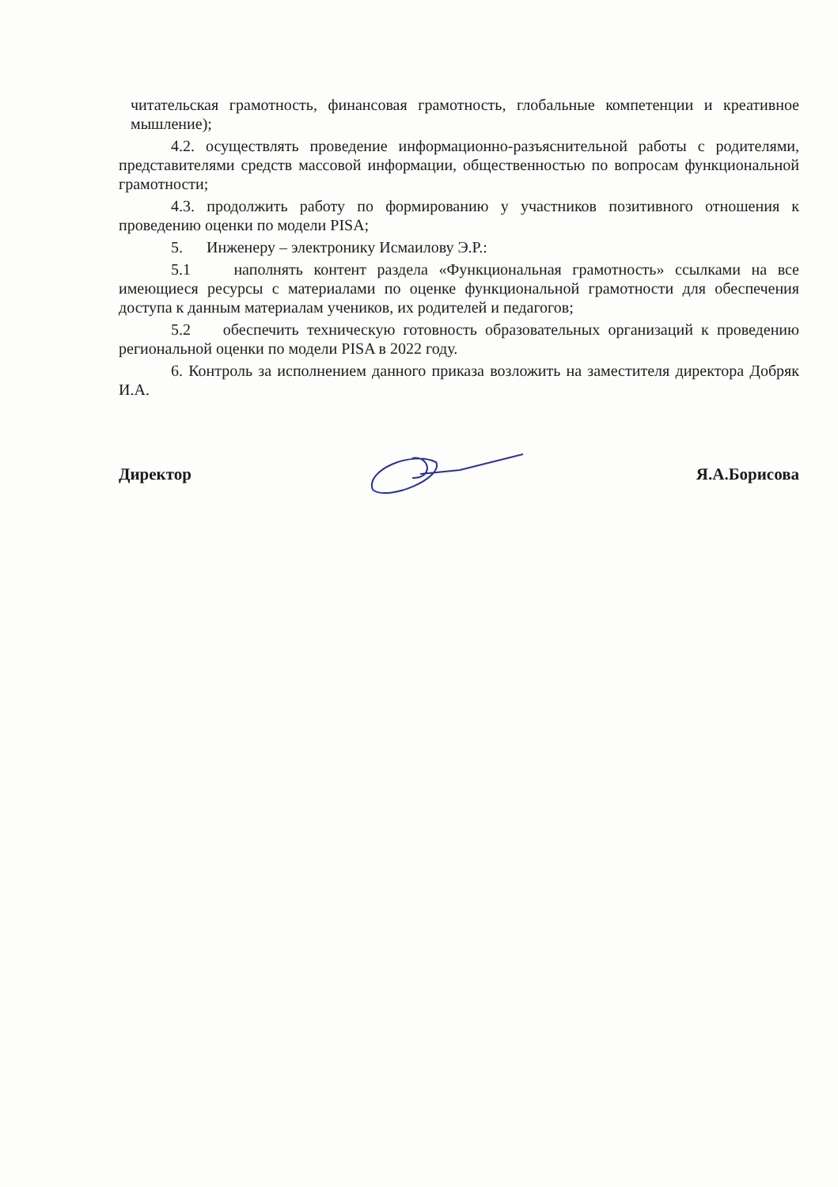читательская грамотность, финансовая грамотность, глобальные компетенции и креативное мышление);
4.2. осуществлять проведение информационно-разъяснительной работы с родителями, представителями средств массовой информации, общественностью по вопросам функциональной грамотности;
4.3. продолжить работу по формированию у участников позитивного отношения к проведению оценки по модели PISA;
5. Инженеру – электронику Исмаилову Э.Р.:
5.1 наполнять контент раздела «Функциональная грамотность» ссылками на все имеющиеся ресурсы с материалами по оценке функциональной грамотности для обеспечения доступа к данным материалам учеников, их родителей и педагогов;
5.2 обеспечить техническую готовность образовательных организаций к проведению региональной оценки по модели PISA в 2022 году.
6. Контроль за исполнением данного приказа возложить на заместителя директора Добряк И.А.
Директор Я.А.Борисова